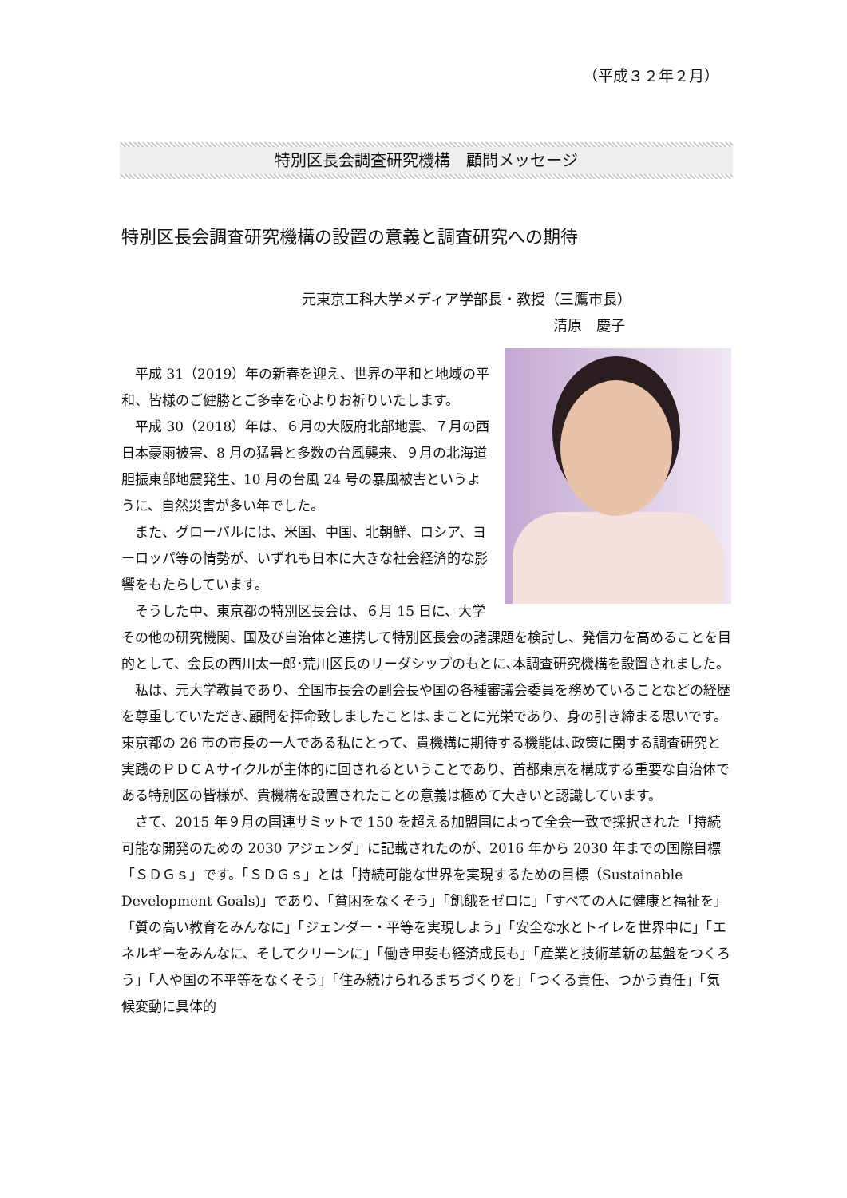（平成３２年２月）
特別区長会調査研究機構　顧問メッセージ
特別区長会調査研究機構の設置の意義と調査研究への期待
元東京工科大学メディア学部長・教授（三鷹市長）
清原　慶子
平成 31（2019）年の新春を迎え、世界の平和と地域の平和、皆様のご健勝とご多幸を心よりお祈りいたします。
平成 30（2018）年は、６月の大阪府北部地震、７月の西日本豪雨被害、8 月の猛暑と多数の台風襲来、９月の北海道胆振東部地震発生、10 月の台風 24 号の暴風被害というように、自然災害が多い年でした。
また、グローバルには、米国、中国、北朝鮮、ロシア、ヨーロッパ等の情勢が、いずれも日本に大きな社会経済的な影響をもたらしています。
そうした中、東京都の特別区長会は、６月 15 日に、大学その他の研究機関、国及び自治体と連携して特別区長会の諸課題を検討し、発信力を高めることを目的として、会長の西川太一郎･荒川区長のリーダシップのもとに､本調査研究機構を設置されました。
私は、元大学教員であり、全国市長会の副会長や国の各種審議会委員を務めていることなどの経歴を尊重していただき､顧問を拝命致しましたことは､まことに光栄であり、身の引き締まる思いです。東京都の 26 市の市長の一人である私にとって、貴機構に期待する機能は､政策に関する調査研究と実践のＰＤＣＡサイクルが主体的に回されるということであり、首都東京を構成する重要な自治体である特別区の皆様が、貴機構を設置されたことの意義は極めて大きいと認識しています。
さて、2015 年９月の国連サミットで 150 を超える加盟国によって全会一致で採択された「持続可能な開発のための 2030 アジェンダ」に記載されたのが、2016 年から 2030 年までの国際目標「ＳＤＧｓ」です。「ＳＤＧｓ」とは「持続可能な世界を実現するための目標（Sustainable Development Goals)」であり、「貧困をなくそう」「飢餓をゼロに」「すべての人に健康と福祉を」「質の高い教育をみんなに」「ジェンダー・平等を実現しよう」「安全な水とトイレを世界中に」「エネルギーをみんなに、そしてクリーンに」「働き甲斐も経済成長も」「産業と技術革新の基盤をつくろう」「人や国の不平等をなくそう」「住み続けられるまちづくりを」「つくる責任、つかう責任」「気候変動に具体的